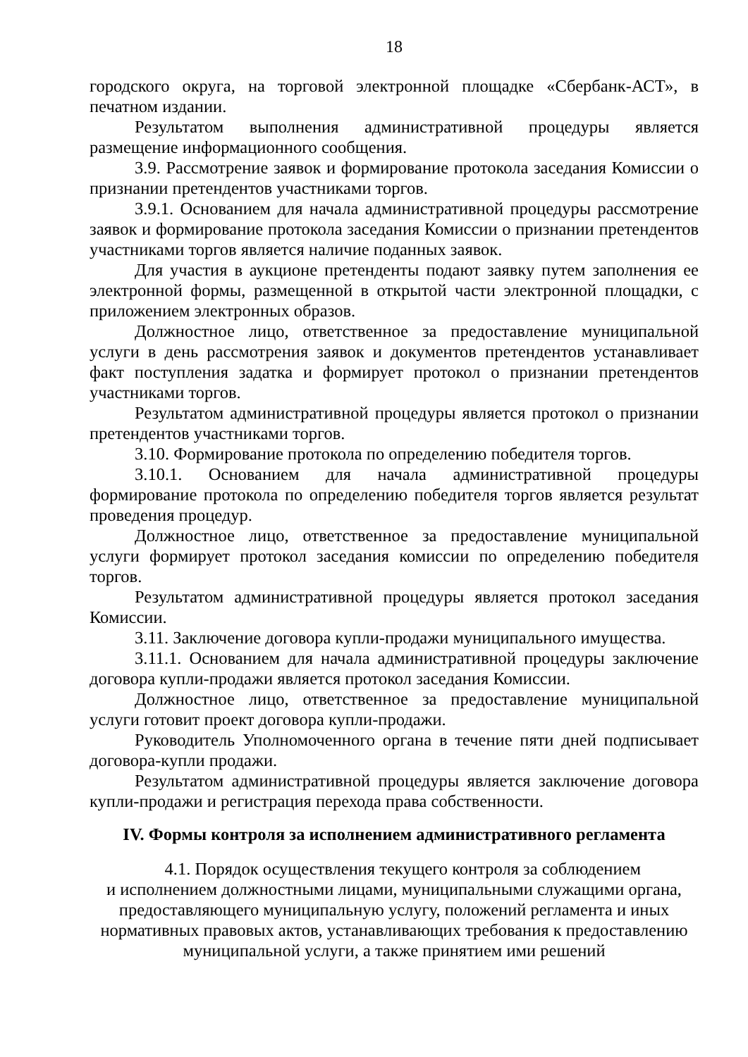18
городского округа, на торговой электронной площадке «Сбербанк-АСТ», в печатном издании.
Результатом выполнения административной процедуры является размещение информационного сообщения.
3.9. Рассмотрение заявок и формирование протокола заседания Комиссии о признании претендентов участниками торгов.
3.9.1. Основанием для начала административной процедуры рассмотрение заявок и формирование протокола заседания Комиссии о признании претендентов участниками торгов является наличие поданных заявок.
Для участия в аукционе претенденты подают заявку путем заполнения ее электронной формы, размещенной в открытой части электронной площадки, с приложением электронных образов.
Должностное лицо, ответственное за предоставление муниципальной услуги в день рассмотрения заявок и документов претендентов устанавливает факт поступления задатка и формирует протокол о признании претендентов участниками торгов.
Результатом административной процедуры является протокол о признании претендентов участниками торгов.
3.10. Формирование протокола по определению победителя торгов.
3.10.1. Основанием для начала административной процедуры формирование протокола по определению победителя торгов является результат проведения процедур.
Должностное лицо, ответственное за предоставление муниципальной услуги формирует протокол заседания комиссии по определению победителя торгов.
Результатом административной процедуры является протокол заседания Комиссии.
3.11. Заключение договора купли-продажи муниципального имущества.
3.11.1. Основанием для начала административной процедуры заключение договора купли-продажи является протокол заседания Комиссии.
Должностное лицо, ответственное за предоставление муниципальной услуги готовит проект договора купли-продажи.
Руководитель Уполномоченного органа в течение пяти дней подписывает договора-купли продажи.
Результатом административной процедуры является заключение договора купли-продажи и регистрация перехода права собственности.
IV. Формы контроля за исполнением административного регламента
4.1. Порядок осуществления текущего контроля за соблюдением
и исполнением должностными лицами, муниципальными служащими органа,
предоставляющего муниципальную услугу, положений регламента и иных
нормативных правовых актов, устанавливающих требования к предоставлению
муниципальной услуги, а также принятием ими решений